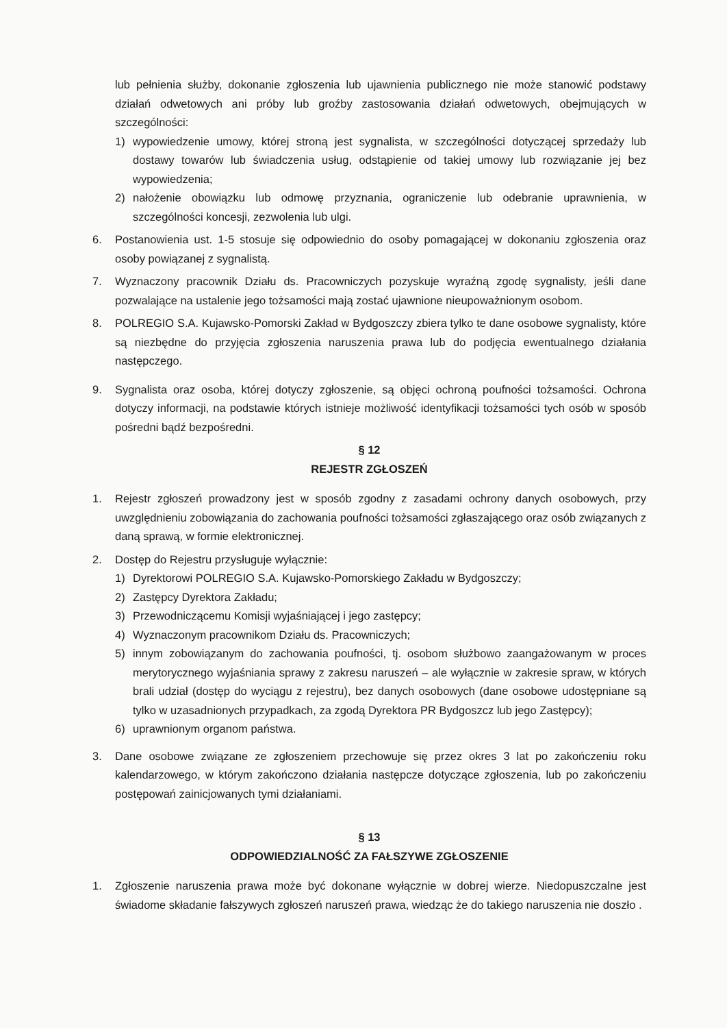lub pełnienia służby, dokonanie zgłoszenia lub ujawnienia publicznego nie może stanowić podstawy działań odwetowych ani próby lub groźby zastosowania działań odwetowych, obejmujących w szczególności:
1) wypowiedzenie umowy, której stroną jest sygnalista, w szczególności dotyczącej sprzedaży lub dostawy towarów lub świadczenia usług, odstąpienie od takiej umowy lub rozwiązanie jej bez wypowiedzenia;
2) nałożenie obowiązku lub odmowę przyznania, ograniczenie lub odebranie uprawnienia, w szczególności koncesji, zezwolenia lub ulgi.
6. Postanowienia ust. 1-5 stosuje się odpowiednio do osoby pomagającej w dokonaniu zgłoszenia oraz osoby powiązanej z sygnalistą.
7. Wyznaczony pracownik Działu ds. Pracowniczych pozyskuje wyraźną zgodę sygnalisty, jeśli dane pozwalające na ustalenie jego tożsamości mają zostać ujawnione nieupoważnionym osobom.
8. POLREGIO S.A. Kujawsko-Pomorski Zakład w Bydgoszczy zbiera tylko te dane osobowe sygnalisty, które są niezbędne do przyjęcia zgłoszenia naruszenia prawa lub do podjęcia ewentualnego działania następczego.
9. Sygnalista oraz osoba, której dotyczy zgłoszenie, są objęci ochroną poufności tożsamości. Ochrona dotyczy informacji, na podstawie których istnieje możliwość identyfikacji tożsamości tych osób w sposób pośredni bądź bezpośredni.
§ 12
REJESTR ZGŁOSZEŃ
1. Rejestr zgłoszeń prowadzony jest w sposób zgodny z zasadami ochrony danych osobowych, przy uwzględnieniu zobowiązania do zachowania poufności tożsamości zgłaszającego oraz osób związanych z daną sprawą, w formie elektronicznej.
2. Dostęp do Rejestru przysługuje wyłącznie:
1) Dyrektorowi POLREGIO S.A. Kujawsko-Pomorskiego Zakładu w Bydgoszczy;
2) Zastępcy Dyrektora Zakładu;
3) Przewodniczącemu Komisji wyjaśniającej i jego zastępcy;
4) Wyznaczonym pracownikom Działu ds. Pracowniczych;
5) innym zobowiązanym do zachowania poufności, tj. osobom służbowo zaangażowanym w proces merytorycznego wyjaśniania sprawy z zakresu naruszeń – ale wyłącznie w zakresie spraw, w których brali udział (dostęp do wyciągu z rejestru), bez danych osobowych (dane osobowe udostępniane są tylko w uzasadnionych przypadkach, za zgodą Dyrektora PR Bydgoszcz lub jego Zastępcy);
6) uprawnionym organom państwa.
3. Dane osobowe związane ze zgłoszeniem przechowuje się przez okres 3 lat po zakończeniu roku kalendarzowego, w którym zakończono działania następcze dotyczące zgłoszenia, lub po zakończeniu postępowań zainicjowanych tymi działaniami.
§ 13
ODPOWIEDZIALNOŚĆ ZA FAŁSZYWE ZGŁOSZENIE
1. Zgłoszenie naruszenia prawa może być dokonane wyłącznie w dobrej wierze. Niedopuszczalne jest świadome składanie fałszywych zgłoszeń naruszeń prawa, wiedząc że do takiego naruszenia nie doszło .